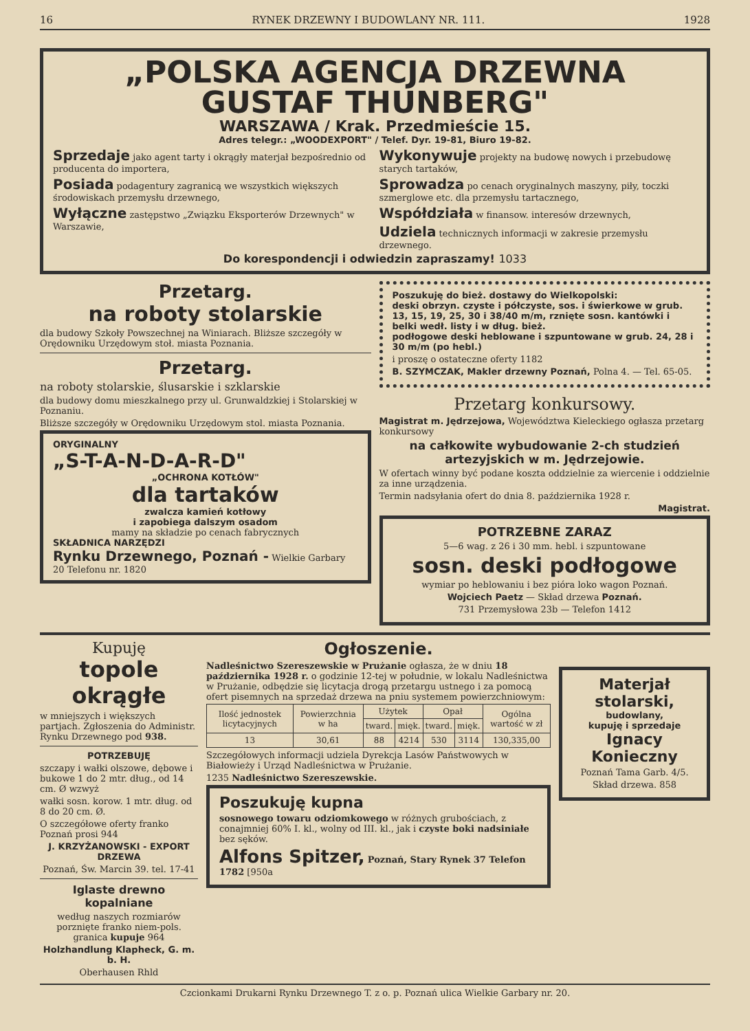16 RYNEK DRZEWNY I BUDOWLANY NR. 111. 1928
„POLSKA AGENCJA DRZEWNA GUSTAF THUNBERG"
WARSZAWA / Krak. Przedmieście 15.
Adres telegr.: „WOODEXPORT" / Telef. Dyr. 19-81, Biuro 19-82.
Sprzedaje jako agent tarty i okrągły materjał bezpośrednio od producenta do importera,
Posiada podagentury zagranicą we wszystkich większych środowiskach przemysłu drzewnego,
Wyłączne zastępstwo „Związku Eksporterów Drzewnych" w Warszawie,
Wykonywuje projekty na budowę nowych i przebudowę starych tartaków,
Sprowadza po cenach oryginalnych maszyny, piły, toczki szmerglowe etc. dla przemysłu tartacznego,
Współdziała w finansow. interesów drzewnych,
Udziela technicznych informacji w zakresie przemysłu drzewnego.
Do korespondencji i odwiedzin zapraszamy! 1033
Przetarg.
na roboty stolarskie
dla budowy Szkoły Powszechnej na Winiarach. Bliższe szczegóły w Orędowniku Urzędowym stoł. miasta Poznania.
Przetarg.
na roboty stolarskie, ślusarskie i szklarskie
dla budowy domu mieszkalnego przy ul. Grunwaldzkiej i Stolarskiej w Poznaniu.
Bliższe szczegóły w Orędowniku Urzędowym stol. miasta Poznania.
ORYGINALNY
„S-T-A-N-D-A-R-D"
„OCHRONA KOTŁÓW"
dla tartaków
zwalcza kamień kotłowy
i zapobiega dalszym osadom
mamy na składzie po cenach fabrycznych
SKŁADNICA NARZĘDZI
Rynku Drzewnego, Poznań - Wielkie Garbary 20 Telefonu nr. 1820
Poszukuję do bież. dostawy do Wielkopolski:
deski obrzyn. czyste i półczyste, sos. i świerkowe w grub. 13, 15, 19, 25, 30 i 38/40 m/m, rznięte sosn. kantówki i belki wedł. listy i w dług. bież.
podłogowe deski heblowane i szpuntowane w grub. 24, 28 i 30 m/m (po hebl.)
i proszę o ostateczne oferty 1182
B. SZYMCZAK, Makler drzewny Poznań, Polna 4. — Tel. 65-05.
Przetarg konkursowy.
Magistrat m. Jędrzejowa, Województwa Kieleckiego ogłasza przetarg konkursowy
na całkowite wybudowanie 2-ch studzień artezyjskich w m. Jędrzejowie.
W ofertach winny być podane koszta oddzielnie za wiercenie i oddzielnie za inne urządzenia.
Termin nadsyłania ofert do dnia 8. października 1928 r.
Magistrat.
POTRZEBNE ZARAZ
5—6 wag. z 26 i 30 mm. hebl. i szpuntowane
sosn. deski podłogowe
wymiar po heblowaniu i bez pióra loko wagon Poznań.
Wojciech Paetz — Skład drzewa Poznań.
731 Przemysłowa 23b — Telefon 1412
Kupuję
topole okrągłe
w mniejszych i większych partjach. Zgłoszenia do Administr. Rynku Drzewnego pod 938.
POTRZEBUJĘ
szczapy i wałki olszowe, dębowe i bukowe 1 do 2 mtr. dług., od 14 cm. Ø wzwyż
wałki sosn. korow. 1 mtr. dług. od 8 do 20 cm. Ø.
O szczegółowe oferty franko Poznań prosi 944
J. KRZYŻANOWSKI - EXPORT DRZEWA
Poznań, Św. Marcin 39. tel. 17-41
Iglaste drewno kopalniane
według naszych rozmiarów porznięte franko niem-pols. granica kupuje 964
Holzhandlung Klapheck, G. m. b. H.
Oberhausen Rhld
Ogłoszenie.
Nadleśnictwo Szereszewskie w Prużanie ogłasza, że w dniu 18 października 1928 r. o godzinie 12-tej w południe, w lokalu Nadleśnictwa w Prużanie, odbędzie się licytacja drogą przetargu ustnego i za pomocą ofert pisemnych na sprzedaż drzewa na pniu systemem powierzchniowym:
| Ilość jednostek licytacyjnych | Powierzchnia w ha | Użytek | | Opał | | Ogólna wartość w zł |
| --- | --- | --- | --- | --- | --- | --- |
| | | tward. | mięk. | tward. | mięk. | |
| 13 | 30,61 | 88 | 4214 | 530 | 3114 | 130,335,00 |
Szczegółowych informacji udziela Dyrekcja Lasów Państwowych w Białowieży i Urząd Nadleśnictwa w Prużanie.
1235 Nadleśnictwo Szereszewskie.
Poszukuję kupna
sosnowego towaru odziomkowego w różnych grubościach, z conajmniej 60% I. kl., wolny od III. kl., jak i czyste boki nadsiniałe bez sęków.
Alfons Spitzer, Poznań, Stary Rynek 37 Telefon 1782 [950a
Materjał stolarski,
budowlany,
kupuję i sprzedaje
Ignacy Konieczny
Poznań Tama Garb. 4/5.
Skład drzewa. 858
Czcionkami Drukarni Rynku Drzewnego T. z o. p. Poznań ulica Wielkie Garbary nr. 20.